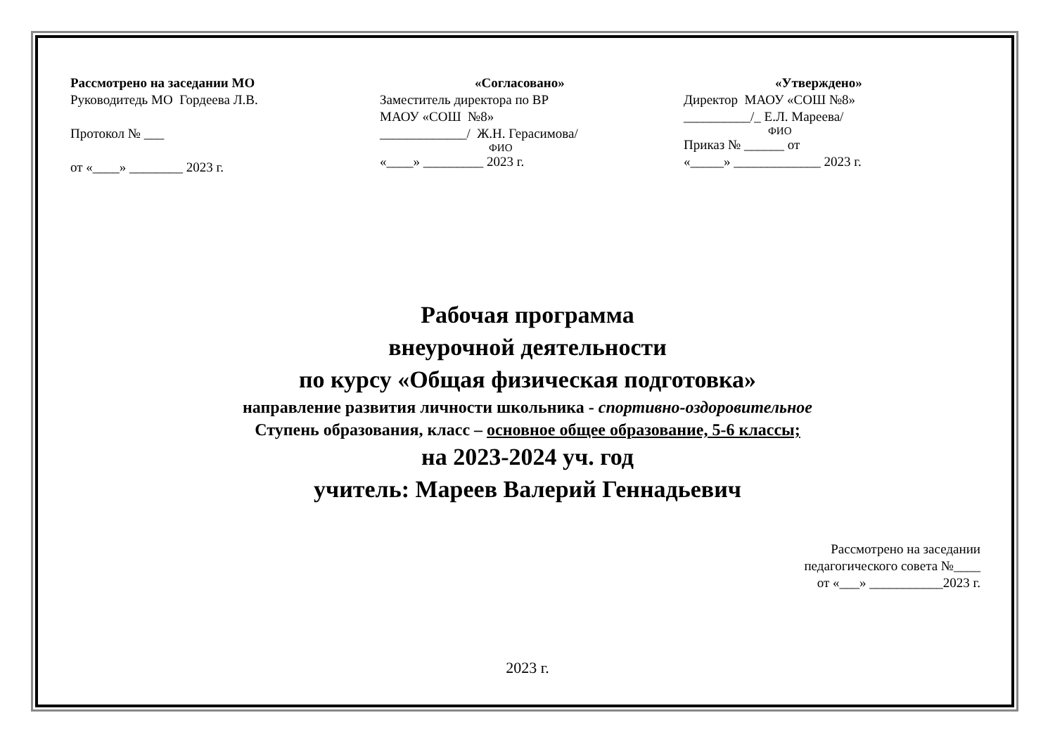Рассмотрено на заседании МО
Руководитедь МО Гордеева Л.В.
Протокол № ___
от «____» ________ 2023 г.
«Согласовано»
Заместитель директора по ВР
МАОУ «СОШ №8»
_____________/ Ж.Н. Герасимова/
ФИО
«____» _________ 2023 г.
«Утверждено»
Директор МАОУ «СОШ №8»
__________/_ Е.Л. Мареева/
ФИО
Приказ № ______ от
«_____» _____________ 2023 г.
Рабочая программа
внеурочной деятельности
по курсу «Общая физическая подготовка»
направление развития личности школьника - спортивно-оздоровительное
Ступень образования, класс – основное общее образование, 5-6 классы;
на 2023-2024 уч. год
учитель: Мареев Валерий Геннадьевич
Рассмотрено на заседании
педагогического совета №____
от «___» ___________2023 г.
2023 г.